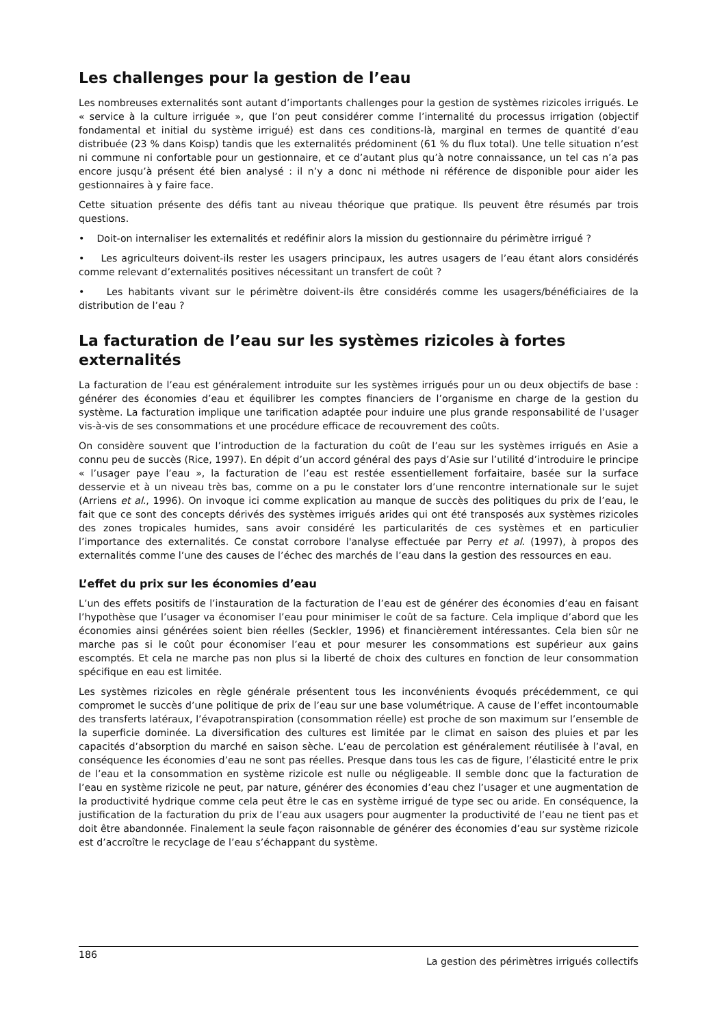Les challenges pour la gestion de l’eau
Les nombreuses externalités sont autant d’importants challenges pour la gestion de systèmes rizicoles irrigués. Le « service à la culture irriguée », que l’on peut considérer comme l’internalité du processus irrigation (objectif fondamental et initial du système irrigué) est dans ces conditions-là, marginal en termes de quantité d’eau distribuée (23 % dans Koisp) tandis que les externalités prédominent (61 % du flux total). Une telle situation n’est ni commune ni confortable pour un gestionnaire, et ce d’autant plus qu’à notre connaissance, un tel cas n’a pas encore jusqu’à présent été bien analysé : il n’y a donc ni méthode ni référence de disponible pour aider les gestionnaires à y faire face.
Cette situation présente des défis tant au niveau théorique que pratique. Ils peuvent être résumés par trois questions.
• Doit-on internaliser les externalités et redéfinir alors la mission du gestionnaire du périmètre irrigué ?
• Les agriculteurs doivent-ils rester les usagers principaux, les autres usagers de l’eau étant alors considérés comme relevant d’externalités positives nécessitant un transfert de coût ?
• Les habitants vivant sur le périmètre doivent-ils être considérés comme les usagers/bénéficiaires de la distribution de l’eau ?
La facturation de l’eau sur les systèmes rizicoles à fortes externalités
La facturation de l’eau est généralement introduite sur les systèmes irrigués pour un ou deux objectifs de base : générer des économies d’eau et équilibrer les comptes financiers de l’organisme en charge de la gestion du système. La facturation implique une tarification adaptée pour induire une plus grande responsabilité de l’usager vis-à-vis de ses consommations et une procédure efficace de recouvrement des coûts.
On considère souvent que l’introduction de la facturation du coût de l’eau sur les systèmes irrigués en Asie a connu peu de succès (Rice, 1997). En dépit d’un accord général des pays d’Asie sur l’utilité d’introduire le principe « l’usager paye l’eau », la facturation de l’eau est restée essentiellement forfaitaire, basée sur la surface desservie et à un niveau très bas, comme on a pu le constater lors d’une rencontre internationale sur le sujet (Arriens et al., 1996). On invoque ici comme explication au manque de succès des politiques du prix de l’eau, le fait que ce sont des concepts dérivés des systèmes irrigués arides qui ont été transposés aux systèmes rizicoles des zones tropicales humides, sans avoir considéré les particularités de ces systèmes et en particulier l’importance des externalités. Ce constat corrobore l'analyse effectuée par Perry et al. (1997), à propos des externalités comme l’une des causes de l’échec des marchés de l’eau dans la gestion des ressources en eau.
L’effet du prix sur les économies d’eau
L’un des effets positifs de l’instauration de la facturation de l’eau est de générer des économies d’eau en faisant l’hypothèse que l’usager va économiser l’eau pour minimiser le coût de sa facture. Cela implique d’abord que les économies ainsi générées soient bien réelles (Seckler, 1996) et financièrement intéressantes. Cela bien sûr ne marche pas si le coût pour économiser l’eau et pour mesurer les consommations est supérieur aux gains escomptés. Et cela ne marche pas non plus si la liberté de choix des cultures en fonction de leur consommation spécifique en eau est limitée.
Les systèmes rizicoles en règle générale présentent tous les inconvénients évoqués précédemment, ce qui compromet le succès d’une politique de prix de l’eau sur une base volumétrique. A cause de l’effet incontournable des transferts latéraux, l’évapotranspiration (consommation réelle) est proche de son maximum sur l’ensemble de la superficie dominée. La diversification des cultures est limitée par le climat en saison des pluies et par les capacités d’absorption du marché en saison sèche. L’eau de percolation est généralement réutilisée à l’aval, en conséquence les économies d’eau ne sont pas réelles. Presque dans tous les cas de figure, l’élasticité entre le prix de l’eau et la consommation en système rizicole est nulle ou négligeable. Il semble donc que la facturation de l’eau en système rizicole ne peut, par nature, générer des économies d’eau chez l’usager et une augmentation de la productivité hydrique comme cela peut être le cas en système irrigué de type sec ou aride. En conséquence, la justification de la facturation du prix de l’eau aux usagers pour augmenter la productivité de l’eau ne tient pas et doit être abandonnée. Finalement la seule façon raisonnable de générer des économies d’eau sur système rizicole est d’accroître le recyclage de l’eau s’échappant du système.
186 La gestion des périmètres irrigués collectifs